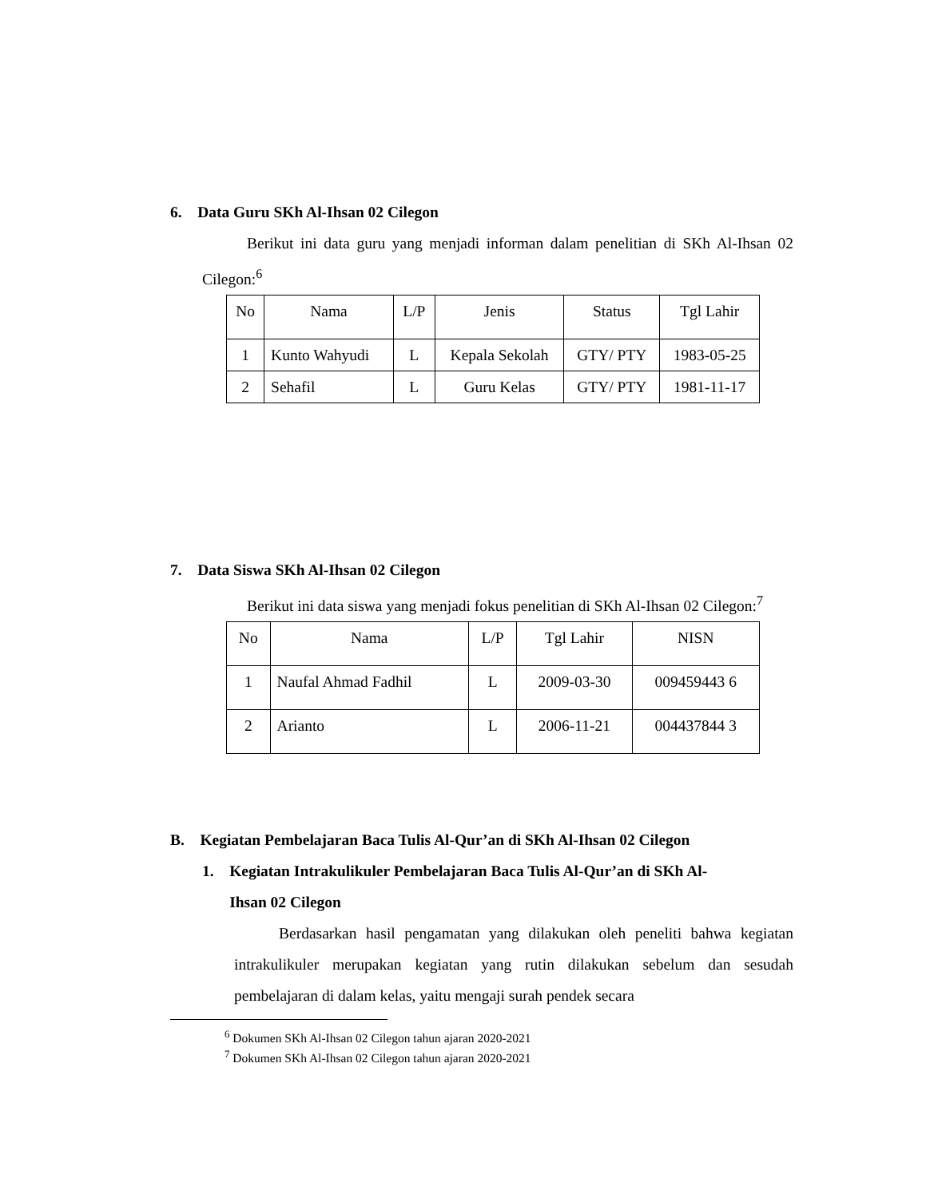6. Data Guru SKh Al-Ihsan 02 Cilegon
Berikut ini data guru yang menjadi informan dalam penelitian di SKh Al-Ihsan 02 Cilegon:<sup>6</sup>
| No | Nama | L/P | Jenis | Status | Tgl Lahir |
| 1 | Kunto Wahyudi | L | Kepala Sekolah | GTY/ PTY | 1983-05-25 |
| 2 | Sehafil | L | Guru Kelas | GTY/ PTY | 1981-11-17 |
7. Data Siswa SKh Al-Ihsan 02 Cilegon
Berikut ini data siswa yang menjadi fokus penelitian di SKh Al-Ihsan 02 Cilegon:<sup>7</sup>
| No | Nama | L/P | Tgl Lahir | NISN |
| 1 | Naufal Ahmad Fadhil | L | 2009-03-30 | 009459443 6 |
| 2 | Arianto | L | 2006-11-21 | 004437844 3 |
B. Kegiatan Pembelajaran Baca Tulis Al-Qur’an di SKh Al-Ihsan 02 Cilegon
1. Kegiatan Intrakulikuler Pembelajaran Baca Tulis Al-Qur’an di SKh Al-
Ihsan 02 Cilegon
Berdasarkan hasil pengamatan yang dilakukan oleh peneliti bahwa kegiatan intrakulikuler merupakan kegiatan yang rutin dilakukan sebelum dan sesudah pembelajaran di dalam kelas, yaitu mengaji surah pendek secara
<sup>6</sup> Dokumen SKh Al-Ihsan 02 Cilegon tahun ajaran 2020-2021
<sup>7</sup> Dokumen SKh Al-Ihsan 02 Cilegon tahun ajaran 2020-2021